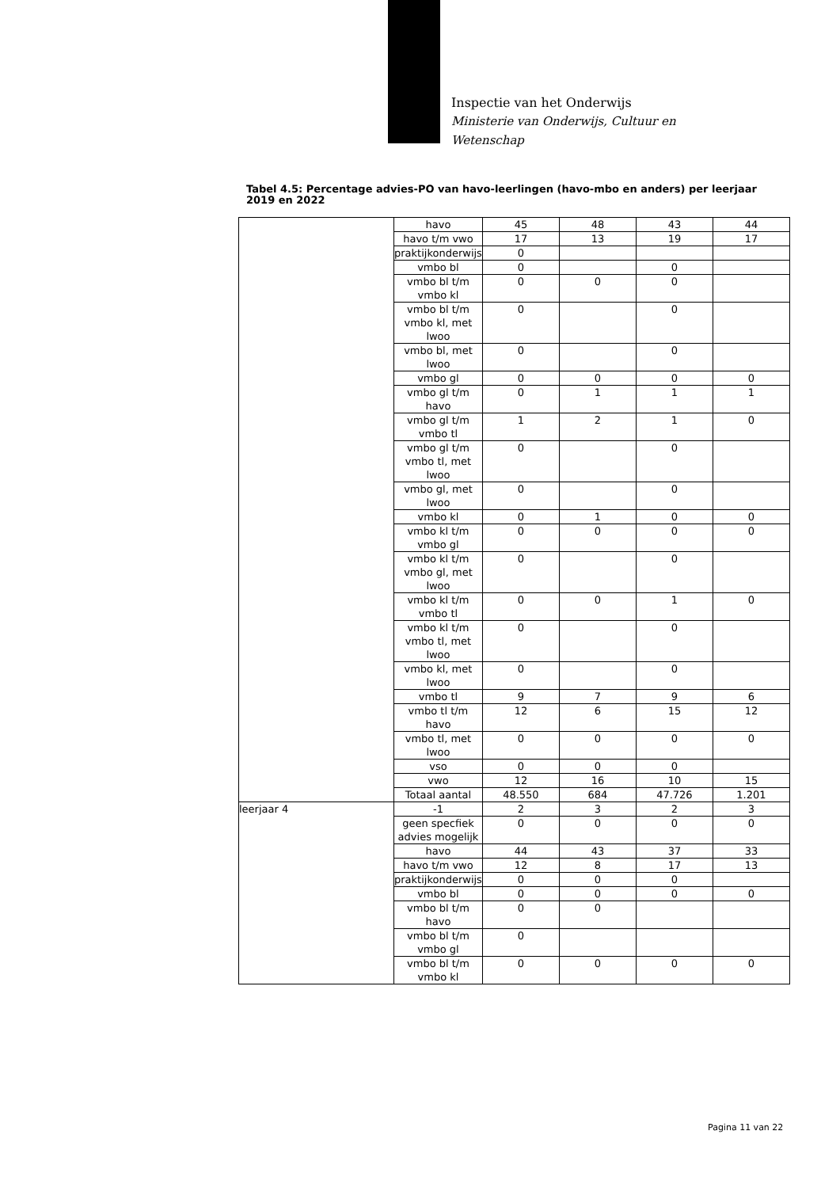Inspectie van het Onderwijs
Ministerie van Onderwijs, Cultuur en
Wetenschap
Tabel 4.5: Percentage advies-PO van havo-leerlingen (havo-mbo en anders) per leerjaar 2019 en 2022
| | havo | 45 | 48 | 43 | 44 |
| | havo t/m vwo | 17 | 13 | 19 | 17 |
| | praktijkonderwijs | 0 | | | |
| | vmbo bl | 0 | | 0 | |
| | vmbo bl t/m vmbo kl | 0 | 0 | 0 | |
| | vmbo bl t/m vmbo kl, met lwoo | 0 | | 0 | |
| | vmbo bl, met lwoo | 0 | | 0 | |
| | vmbo gl | 0 | 0 | 0 | 0 |
| | vmbo gl t/m havo | 0 | 1 | 1 | 1 |
| | vmbo gl t/m vmbo tl | 1 | 2 | 1 | 0 |
| | vmbo gl t/m vmbo tl, met lwoo | 0 | | 0 | |
| | vmbo gl, met lwoo | 0 | | 0 | |
| | vmbo kl | 0 | 1 | 0 | 0 |
| | vmbo kl t/m vmbo gl | 0 | 0 | 0 | 0 |
| | vmbo kl t/m vmbo gl, met lwoo | 0 | | 0 | |
| | vmbo kl t/m vmbo tl | 0 | 0 | 1 | 0 |
| | vmbo kl t/m vmbo tl, met lwoo | 0 | | 0 | |
| | vmbo kl, met lwoo | 0 | | 0 | |
| | vmbo tl | 9 | 7 | 9 | 6 |
| | vmbo tl t/m havo | 12 | 6 | 15 | 12 |
| | vmbo tl, met lwoo | 0 | 0 | 0 | 0 |
| | vso | 0 | 0 | 0 | |
| | vwo | 12 | 16 | 10 | 15 |
| | Totaal aantal | 48.550 | 684 | 47.726 | 1.201 |
| leerjaar 4 | -1 | 2 | 3 | 2 | 3 |
| | geen specfiek advies mogelijk | 0 | 0 | 0 | 0 |
| | havo | 44 | 43 | 37 | 33 |
| | havo t/m vwo | 12 | 8 | 17 | 13 |
| | praktijkonderwijs | 0 | 0 | 0 | |
| | vmbo bl | 0 | 0 | 0 | 0 |
| | vmbo bl t/m havo | 0 | 0 | | |
| | vmbo bl t/m vmbo gl | 0 | | | |
| | vmbo bl t/m vmbo kl | 0 | 0 | 0 | 0 |
Pagina 11 van 22